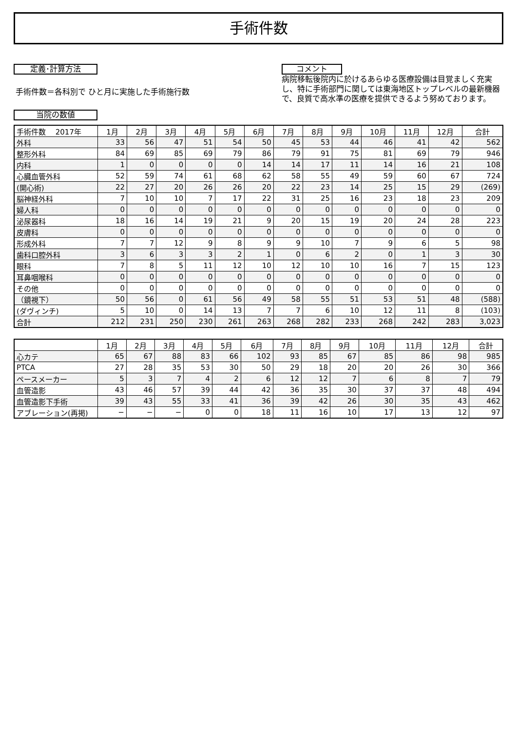手術件数
定義･計算方法
手術件数＝各科別で ひと月に実施した手術施行数
当院の数値
コメント
病院移転後院内に於けるあらゆる医療設備は目覚ましく充実し、特に手術部門に関しては東海地区トップレベルの最新機器で、良質で高水準の医療を提供できるよう努めております。
| 手術件数 2017年 | 1月 | 2月 | 3月 | 4月 | 5月 | 6月 | 7月 | 8月 | 9月 | 10月 | 11月 | 12月 | 合計 |
| --- | --- | --- | --- | --- | --- | --- | --- | --- | --- | --- | --- | --- | --- |
| 外科 | 33 | 56 | 47 | 51 | 54 | 50 | 45 | 53 | 44 | 46 | 41 | 42 | 562 |
| 整形外科 | 84 | 69 | 85 | 69 | 79 | 86 | 79 | 91 | 75 | 81 | 69 | 79 | 946 |
| 内科 | 1 | 0 | 0 | 0 | 0 | 14 | 14 | 17 | 11 | 14 | 16 | 21 | 108 |
| 心臓血管外科 | 52 | 59 | 74 | 61 | 68 | 62 | 58 | 55 | 49 | 59 | 60 | 67 | 724 |
| (開心術) | 22 | 27 | 20 | 26 | 26 | 20 | 22 | 23 | 14 | 25 | 15 | 29 | (269) |
| 脳神経外科 | 7 | 10 | 10 | 7 | 17 | 22 | 31 | 25 | 16 | 23 | 18 | 23 | 209 |
| 婦人科 | 0 | 0 | 0 | 0 | 0 | 0 | 0 | 0 | 0 | 0 | 0 | 0 | 0 |
| 泌尿器科 | 18 | 16 | 14 | 19 | 21 | 9 | 20 | 15 | 19 | 20 | 24 | 28 | 223 |
| 皮膚科 | 0 | 0 | 0 | 0 | 0 | 0 | 0 | 0 | 0 | 0 | 0 | 0 | 0 |
| 形成外科 | 7 | 7 | 12 | 9 | 8 | 9 | 9 | 10 | 7 | 9 | 6 | 5 | 98 |
| 歯科口腔外科 | 3 | 6 | 3 | 3 | 2 | 1 | 0 | 6 | 2 | 0 | 1 | 3 | 30 |
| 眼科 | 7 | 8 | 5 | 11 | 12 | 10 | 12 | 10 | 10 | 16 | 7 | 15 | 123 |
| 耳鼻咽喉科 | 0 | 0 | 0 | 0 | 0 | 0 | 0 | 0 | 0 | 0 | 0 | 0 | 0 |
| その他 | 0 | 0 | 0 | 0 | 0 | 0 | 0 | 0 | 0 | 0 | 0 | 0 | 0 |
| （鏡視下） | 50 | 56 | 0 | 61 | 56 | 49 | 58 | 55 | 51 | 53 | 51 | 48 | (588) |
| (ダヴィンチ) | 5 | 10 | 0 | 14 | 13 | 7 | 7 | 6 | 10 | 12 | 11 | 8 | (103) |
| 合計 | 212 | 231 | 250 | 230 | 261 | 263 | 268 | 282 | 233 | 268 | 242 | 283 | 3,023 |
| | 1月 | 2月 | 3月 | 4月 | 5月 | 6月 | 7月 | 8月 | 9月 | 10月 | 11月 | 12月 | 合計 |
| --- | --- | --- | --- | --- | --- | --- | --- | --- | --- | --- | --- | --- | --- |
| 心カテ | 65 | 67 | 88 | 83 | 66 | 102 | 93 | 85 | 67 | 85 | 86 | 98 | 985 |
| PTCA | 27 | 28 | 35 | 53 | 30 | 50 | 29 | 18 | 20 | 20 | 26 | 30 | 366 |
| ペースメーカー | 5 | 3 | 7 | 4 | 2 | 6 | 12 | 12 | 7 | 6 | 8 | 7 | 79 |
| 血管造影 | 43 | 46 | 57 | 39 | 44 | 42 | 36 | 35 | 30 | 37 | 37 | 48 | 494 |
| 血管造影下手術 | 39 | 43 | 55 | 33 | 41 | 36 | 39 | 42 | 26 | 30 | 35 | 43 | 462 |
| アブレーション(再掲) | − | − | − | 0 | 0 | 18 | 11 | 16 | 10 | 17 | 13 | 12 | 97 |